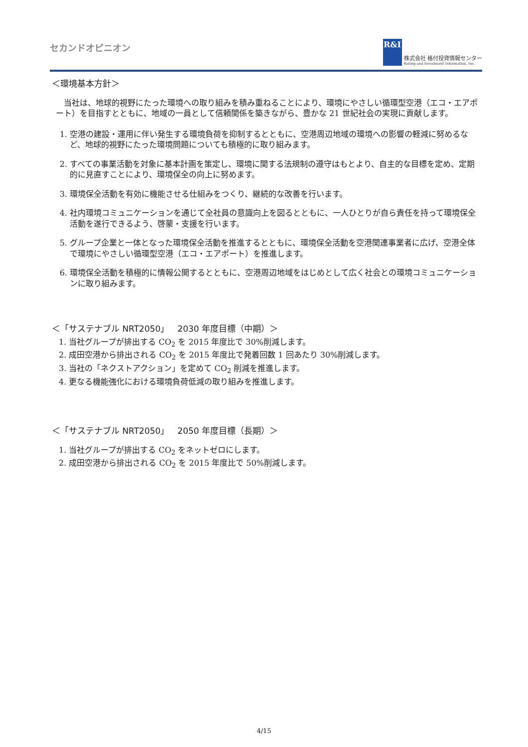セカンドオピニオン
R&I
株式会社 格付投資情報センター
Rating and Investment Information, Inc.
＜環境基本方針＞
当社は、地球的視野にたった環境への取り組みを積み重ねることにより、環境にやさしい循環型空港（エコ・エアポート）を目指すとともに、地域の一員として信頼関係を築きながら、豊かな 21 世紀社会の実現に貢献します。
1. 空港の建設・運用に伴い発生する環境負荷を抑制するとともに、空港周辺地域の環境への影響の軽減に努めるなど、地球的視野にたった環境問題についても積極的に取り組みます。
2. すべての事業活動を対象に基本計画を策定し、環境に関する法規制の遵守はもとより、自主的な目標を定め、定期的に見直すことにより、環境保全の向上に努めます。
3. 環境保全活動を有効に機能させる仕組みをつくり、継続的な改善を行います。
4. 社内環境コミュニケーションを通じて全社員の意識向上を図るとともに、一人ひとりが自ら責任を持って環境保全活動を遂行できるよう、啓蒙・支援を行います。
5. グループ企業と一体となった環境保全活動を推進するとともに、環境保全活動を空港関連事業者に広げ、空港全体で環境にやさしい循環型空港（エコ・エアポート）を推進します。
6. 環境保全活動を積極的に情報公開するとともに、空港周辺地域をはじめとして広く社会との環境コミュニケーションに取り組みます。
＜「サステナブル NRT2050」　2030 年度目標（中期）＞
1. 当社グループが排出する CO<sub>2</sub> を 2015 年度比で 30%削減します。
2. 成田空港から排出される CO<sub>2</sub> を 2015 年度比で発着回数 1 回あたり 30%削減します。
3. 当社の「ネクストアクション」を定めて CO<sub>2</sub> 削減を推進します。
4. 更なる機能強化における環境負荷低減の取り組みを推進します。
＜「サステナブル NRT2050」　2050 年度目標（長期）＞
1. 当社グループが排出する CO<sub>2</sub> をネットゼロにします。
2. 成田空港から排出される CO<sub>2</sub> を 2015 年度比で 50%削減します。
4/15